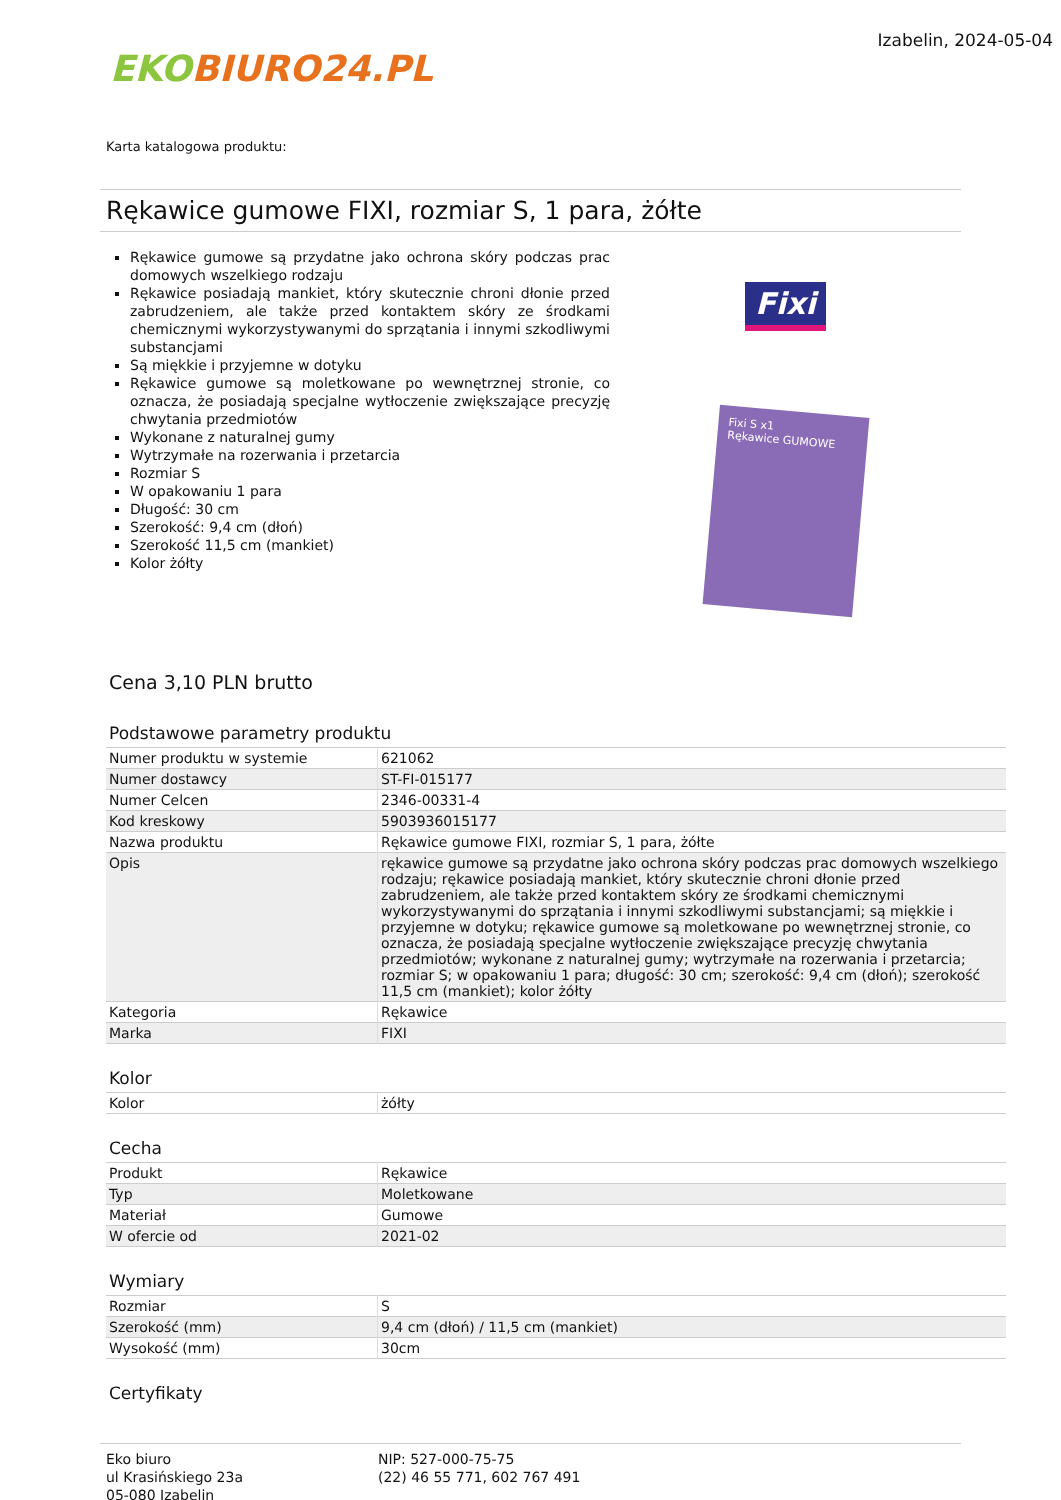EKOBIURO24.PL
Izabelin, 2024-05-04
Karta katalogowa produktu:
Rękawice gumowe FIXI, rozmiar S, 1 para, żółte
Rękawice gumowe są przydatne jako ochrona skóry podczas prac domowych wszelkiego rodzaju
Rękawice posiadają mankiet, który skutecznie chroni dłonie przed zabrudzeniem, ale także przed kontaktem skóry ze środkami chemicznymi wykorzystywanymi do sprzątania i innymi szkodliwymi substancjami
Są miękkie i przyjemne w dotyku
Rękawice gumowe są moletkowane po wewnętrznej stronie, co oznacza, że posiadają specjalne wytłoczenie zwiększające precyzję chwytania przedmiotów
Wykonane z naturalnej gumy
Wytrzymałe na rozerwania i przetarcia
Rozmiar S
W opakowaniu 1 para
Długość: 30 cm
Szerokość: 9,4 cm (dłoń)
Szerokość 11,5 cm (mankiet)
Kolor żółty
Fixi
Fixi S x1
Rękawice GUMOWE
Cena 3,10 PLN brutto
Podstawowe parametry produktu
| Numer produktu w systemie | 621062 |
| Numer dostawcy | ST-FI-015177 |
| Numer Celcen | 2346-00331-4 |
| Kod kreskowy | 5903936015177 |
| Nazwa produktu | Rękawice gumowe FIXI, rozmiar S, 1 para, żółte |
| Opis | rękawice gumowe są przydatne jako ochrona skóry podczas prac domowych wszelkiego rodzaju; rękawice posiadają mankiet, który skutecznie chroni dłonie przed zabrudzeniem, ale także przed kontaktem skóry ze środkami chemicznymi wykorzystywanymi do sprzątania i innymi szkodliwymi substancjami; są miękkie i przyjemne w dotyku; rękawice gumowe są moletkowane po wewnętrznej stronie, co oznacza, że posiadają specjalne wytłoczenie zwiększające precyzję chwytania przedmiotów; wykonane z naturalnej gumy; wytrzymałe na rozerwania i przetarcia; rozmiar S; w opakowaniu 1 para; długość: 30 cm; szerokość: 9,4 cm (dłoń); szerokość 11,5 cm (mankiet); kolor żółty |
| Kategoria | Rękawice |
| Marka | FIXI |
Kolor
| Kolor | żółty |
Cecha
| Produkt | Rękawice |
| Typ | Moletkowane |
| Materiał | Gumowe |
| W ofercie od | 2021-02 |
Wymiary
| Rozmiar | S |
| Szerokość (mm) | 9,4 cm (dłoń) / 11,5 cm (mankiet) |
| Wysokość (mm) | 30cm |
Certyfikaty
Eko biuro
ul Krasińskiego 23a
05-080 Izabelin
NIP: 527-000-75-75
(22) 46 55 771, 602 767 491